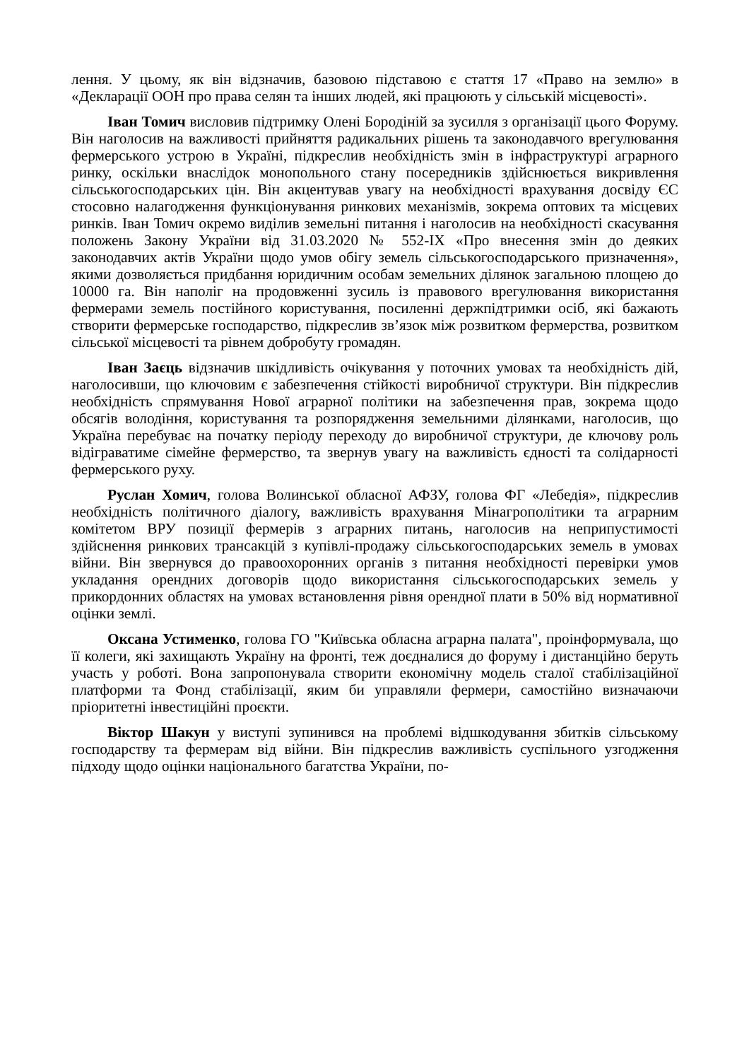лення. У цьому, як він відзначив, базовою підставою є стаття 17 «Право на землю» в «Декларації ООН про права селян та інших людей, які працюють у сільській місцевості».
Іван Томич висловив підтримку Олені Бородіній за зусилля з організації цього Форуму. Він наголосив на важливості прийняття радикальних рішень та законодавчого врегулювання фермерського устрою в Україні, підкреслив необхідність змін в інфраструктурі аграрного ринку, оскільки внаслідок монопольного стану посередників здійснюється викривлення сільськогосподарських цін. Він акцентував увагу на необхідності врахування досвіду ЄС стосовно налагодження функціонування ринкових механізмів, зокрема оптових та місцевих ринків. Іван Томич окремо виділив земельні питання і наголосив на необхідності скасування положень Закону України від 31.03.2020 № 552-ІХ «Про внесення змін до деяких законодавчих актів України щодо умов обігу земель сільськогосподарського призначення», якими дозволяється придбання юридичним особам земельних ділянок загальною площею до 10000 га. Він наполіг на продовженні зусиль із правового врегулювання використання фермерами земель постійного користування, посиленні держпідтримки осіб, які бажають створити фермерське господарство, підкреслив зв’язок між розвитком фермерства, розвитком сільської місцевості та рівнем добробуту громадян.
Іван Заєць відзначив шкідливість очікування у поточних умовах та необхідність дій, наголосивши, що ключовим є забезпечення стійкості виробничої структури. Він підкреслив необхідність спрямування Нової аграрної політики на забезпечення прав, зокрема щодо обсягів володіння, користування та розпорядження земельними ділянками, наголосив, що Україна перебуває на початку періоду переходу до виробничої структури, де ключову роль відіграватиме сімейне фермерство, та звернув увагу на важливість єдності та солідарності фермерського руху.
Руслан Хомич, голова Волинської обласної АФЗУ, голова ФГ «Лебедія», підкреслив необхідність політичного діалогу, важливість врахування Мінагрополітики та аграрним комітетом ВРУ позиції фермерів з аграрних питань, наголосив на неприпустимості здійснення ринкових трансакцій з купівлі-продажу сільськогосподарських земель в умовах війни. Він звернувся до правоохоронних органів з питання необхідності перевірки умов укладання орендних договорів щодо використання сільськогосподарських земель у прикордонних областях на умовах встановлення рівня орендної плати в 50% від нормативної оцінки землі.
Оксана Устименко, голова ГО "Київська обласна аграрна палата", проінформувала, що її колеги, які захищають Україну на фронті, теж доєдналися до форуму і дистанційно беруть участь у роботі. Вона запропонувала створити економічну модель сталої стабілізаційної платформи та Фонд стабілізації, яким би управляли фермери, самостійно визначаючи пріоритетні інвестиційні проєкти.
Віктор Шакун у виступі зупинився на проблемі відшкодування збитків сільському господарству та фермерам від війни. Він підкреслив важливість суспільного узгодження підходу щодо оцінки національного багатства України, по-